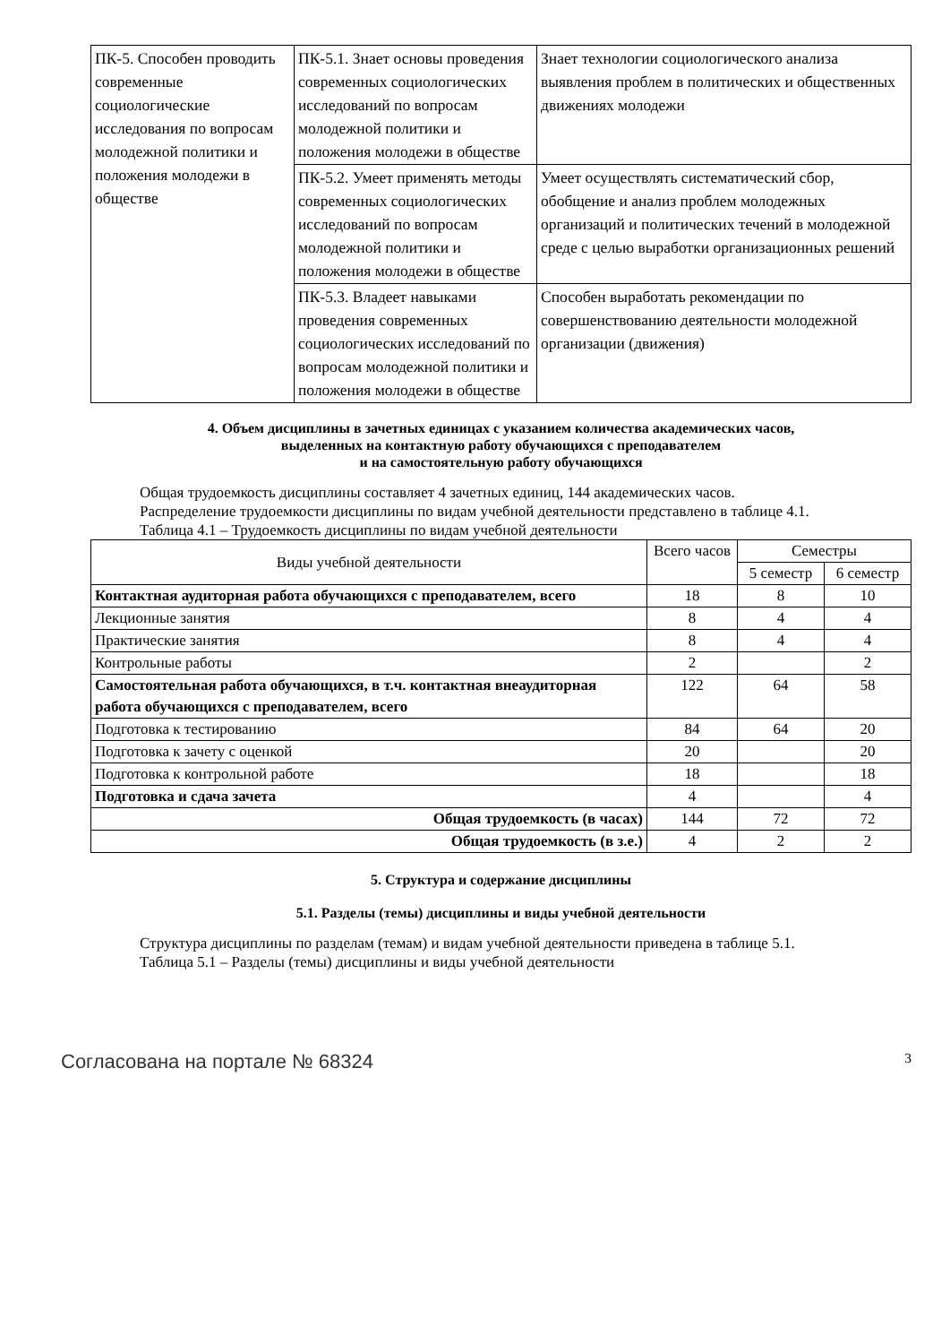| ПК-5. Способен проводить современные социологические исследования по вопросам молодежной политики и положения молодежи в обществе | ПК-5.1. Знает основы проведения современных социологических исследований по вопросам молодежной политики и положения молодежи в обществе | Знает технологии социологического анализа выявления проблем в политических и общественных движениях молодежи |
| | ПК-5.2. Умеет применять методы современных социологических исследований по вопросам молодежной политики и положения молодежи в обществе | Умеет осуществлять систематический сбор, обобщение и анализ проблем молодежных организаций и политических течений в молодежной среде с целью выработки организационных решений |
| | ПК-5.3. Владеет навыками проведения современных социологических исследований по вопросам молодежной политики и положения молодежи в обществе | Способен выработать рекомендации по совершенствованию деятельности молодежной организации (движения) |
4. Объем дисциплины в зачетных единицах с указанием количества академических часов,
выделенных на контактную работу обучающихся с преподавателем
и на самостоятельную работу обучающихся
Общая трудоемкость дисциплины составляет 4 зачетных единиц, 144 академических часов.
Распределение трудоемкости дисциплины по видам учебной деятельности представлено в таблице 4.1.
Таблица 4.1 – Трудоемкость дисциплины по видам учебной деятельности
| Виды учебной деятельности | Всего часов | Семестры | |
| --- | --- | --- | --- |
| | | 5 семестр | 6 семестр |
| Контактная аудиторная работа обучающихся с преподавателем, всего | 18 | 8 | 10 |
| Лекционные занятия | 8 | 4 | 4 |
| Практические занятия | 8 | 4 | 4 |
| Контрольные работы | 2 | | 2 |
| Самостоятельная работа обучающихся, в т.ч. контактная внеаудиторная работа обучающихся с преподавателем, всего | 122 | 64 | 58 |
| Подготовка к тестированию | 84 | 64 | 20 |
| Подготовка к зачету с оценкой | 20 | | 20 |
| Подготовка к контрольной работе | 18 | | 18 |
| Подготовка и сдача зачета | 4 | | 4 |
| Общая трудоемкость (в часах) | 144 | 72 | 72 |
| Общая трудоемкость (в з.е.) | 4 | 2 | 2 |
5. Структура и содержание дисциплины
5.1. Разделы (темы) дисциплины и виды учебной деятельности
Структура дисциплины по разделам (темам) и видам учебной деятельности приведена в таблице 5.1.
Таблица 5.1 – Разделы (темы) дисциплины и виды учебной деятельности
Согласована на портале № 68324 3